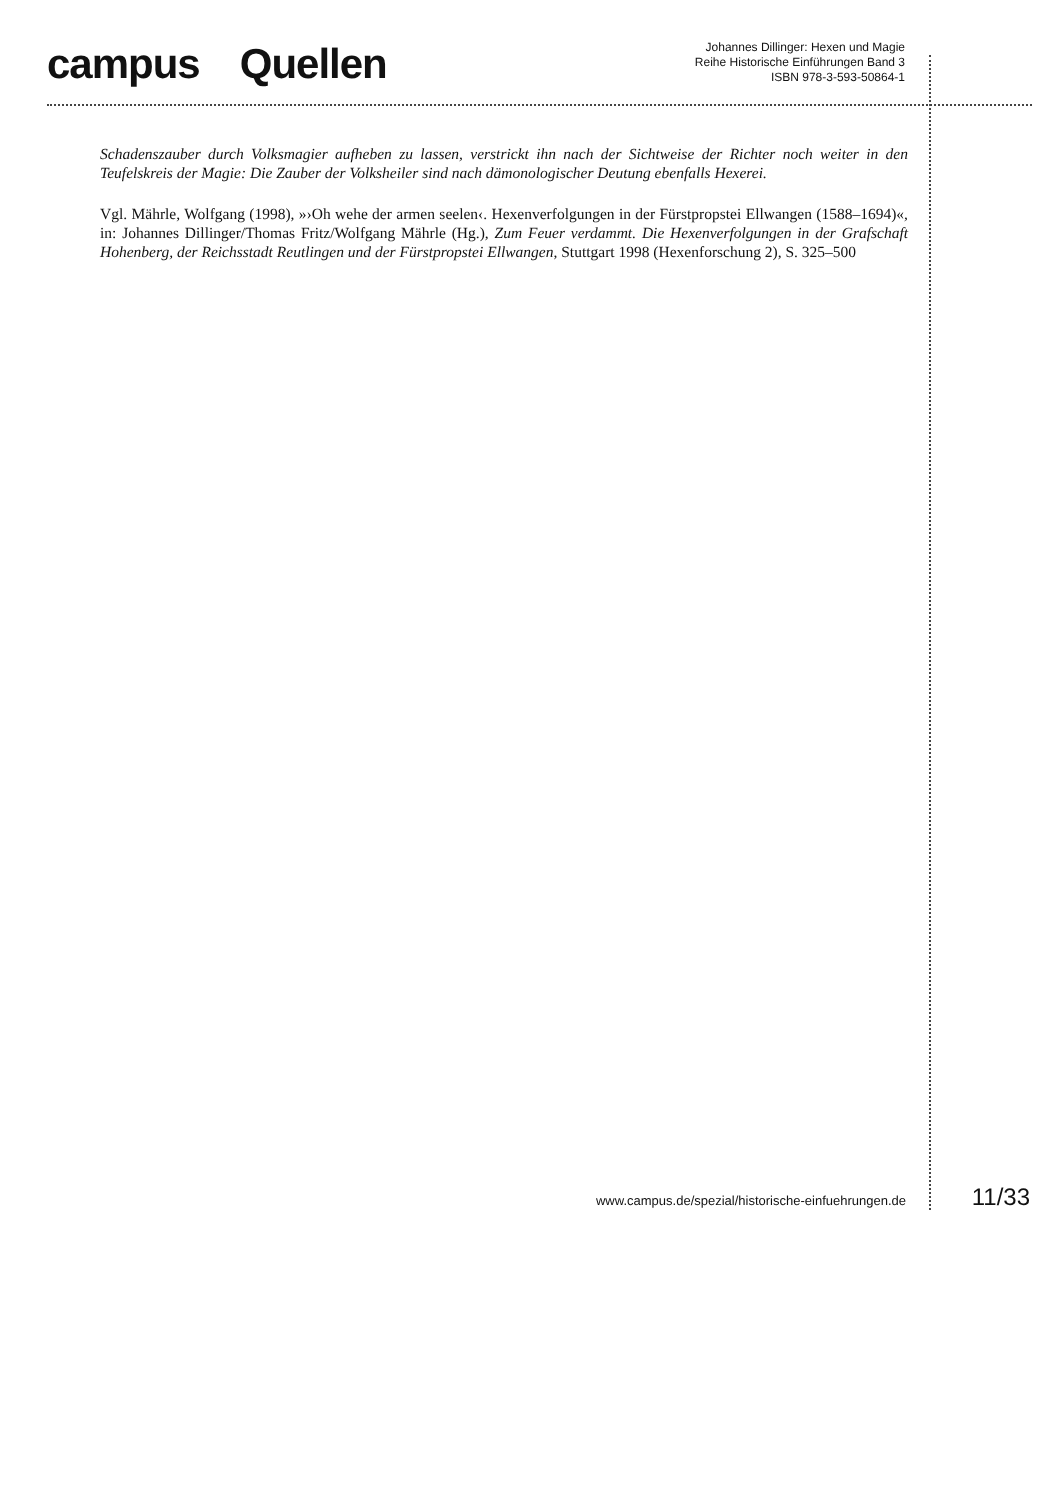campus Quellen
Johannes Dillinger: Hexen und Magie
Reihe Historische Einführungen Band 3
ISBN 978-3-593-50864-1
Schadenszauber durch Volksmagier aufheben zu lassen, verstrickt ihn nach der Sichtweise der Richter noch weiter in den Teufelskreis der Magie: Die Zauber der Volksheiler sind nach dämonologischer Deutung ebenfalls Hexerei.
Vgl. Mährle, Wolfgang (1998), »›Oh wehe der armen seelen‹. Hexenverfolgungen in der Fürstpropstei Ellwangen (1588–1694)«, in: Johannes Dillinger/Thomas Fritz/Wolfgang Mährle (Hg.), Zum Feuer verdammt. Die Hexenverfolgungen in der Grafschaft Hohenberg, der Reichsstadt Reutlingen und der Fürstpropstei Ellwangen, Stuttgart 1998 (Hexenforschung 2), S. 325–500
www.campus.de/spezial/historische-einfuehrungen.de 11/33